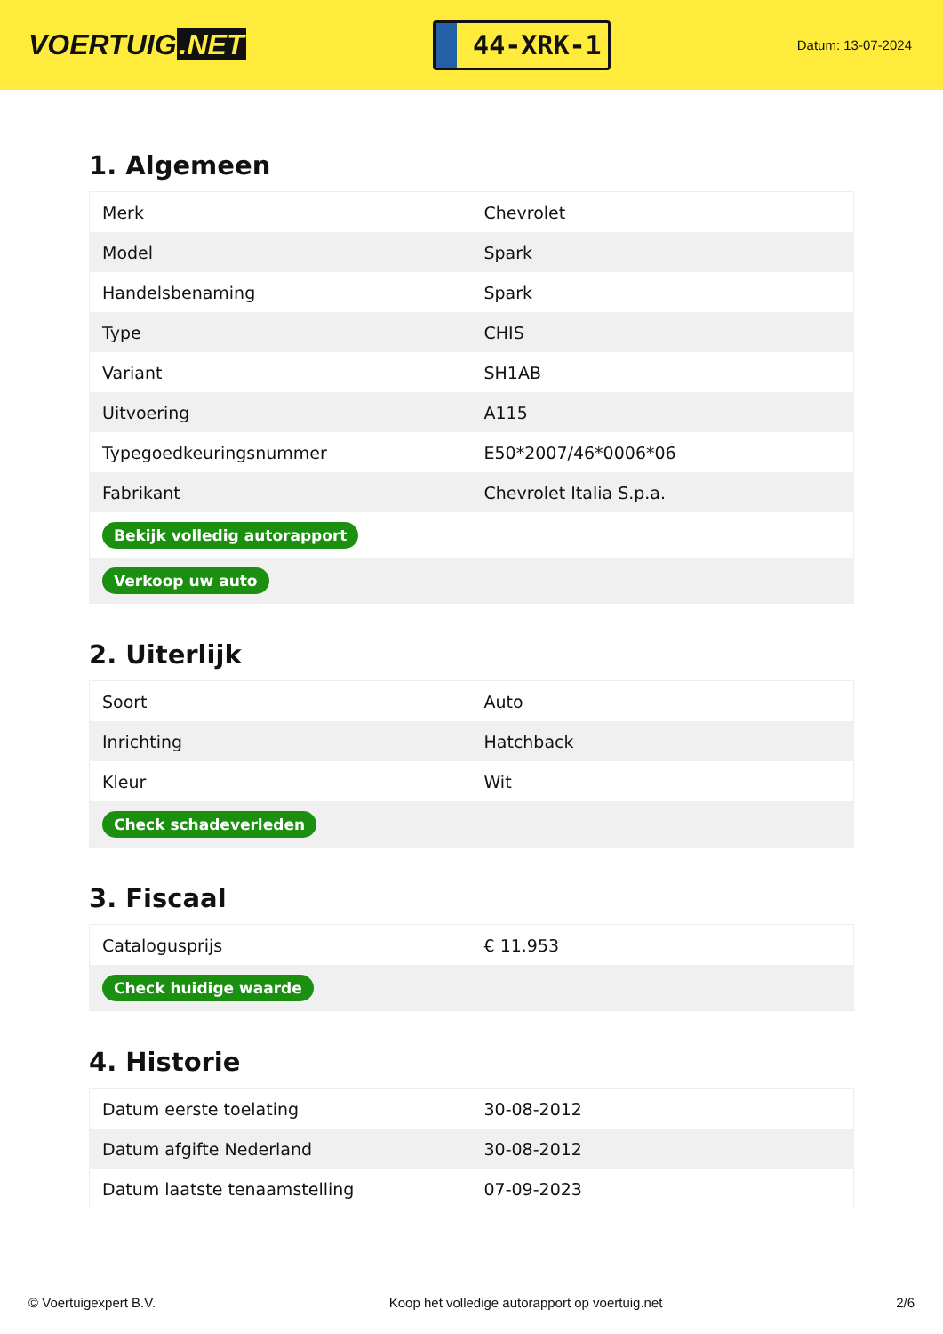VOERTUIG.NET
44-XRK-1
Datum: 13-07-2024
1. Algemeen
| Merk | Chevrolet |
| Model | Spark |
| Handelsbenaming | Spark |
| Type | CHIS |
| Variant | SH1AB |
| Uitvoering | A115 |
| Typegoedkeuringsnummer | E50*2007/46*0006*06 |
| Fabrikant | Chevrolet Italia S.p.a. |
| Bekijk volledig autorapport | |
| Verkoop uw auto | |
2. Uiterlijk
| Soort | Auto |
| Inrichting | Hatchback |
| Kleur | Wit |
| Check schadeverleden | |
3. Fiscaal
| Catalogusprijs | € 11.953 |
| Check huidige waarde | |
4. Historie
| Datum eerste toelating | 30-08-2012 |
| Datum afgifte Nederland | 30-08-2012 |
| Datum laatste tenaamstelling | 07-09-2023 |
© Voertuigexpert B.V. Koop het volledige autorapport op voertuig.net 2/6